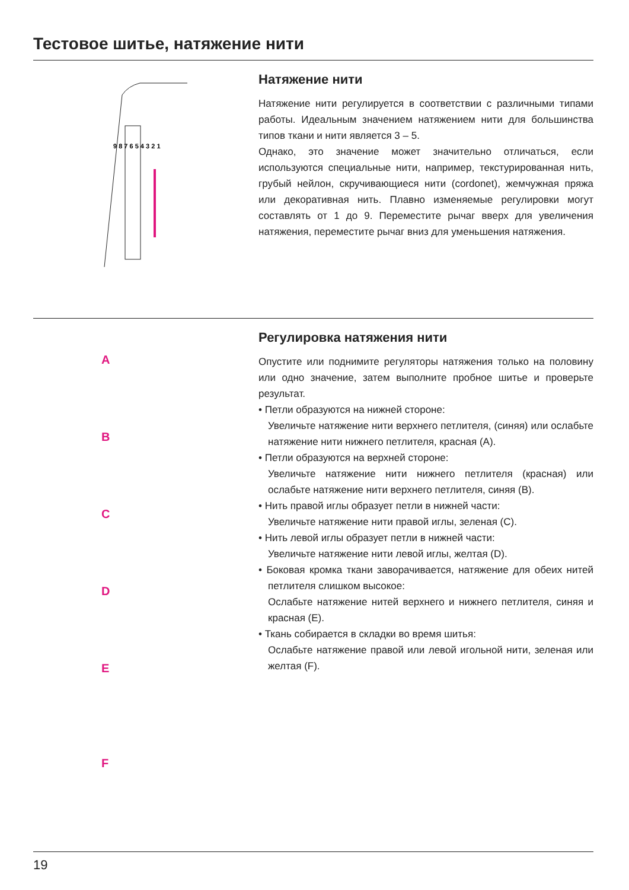Тестовое шитье, натяжение нити
9 8 7 6 5 4 3 2 1
Натяжение нити
Натяжение нити регулируется в соответствии с различными типами работы. Идеальным значением натяжением нити для большинства типов ткани и нити является 3 – 5.
Однако, это значение может значительно отличаться, если используются специальные нити, например, текстурированная нить, грубый нейлон, скручивающиеся нити (cordonet), жемчужная пряжа или декоративная нить. Плавно изменяемые регулировки могут составлять от 1 до 9. Переместите рычаг вверх для увеличения натяжения, переместите рычаг вниз для уменьшения натяжения.
A
B
C
D
E
F
Регулировка натяжения нити
Опустите или поднимите регуляторы натяжения только на половину или одно значение, затем выполните пробное шитье и проверьте результат.
• Петли образуются на нижней стороне:
Увеличьте натяжение нити верхнего петлителя, (синяя) или ослабьте натяжение нити нижнего петлителя, красная (A).
• Петли образуются на верхней стороне:
Увеличьте натяжение нити нижнего петлителя (красная) или ослабьте натяжение нити верхнего петлителя, синяя (B).
• Нить правой иглы образует петли в нижней части:
Увеличьте натяжение нити правой иглы, зеленая (C).
• Нить левой иглы образует петли в нижней части:
Увеличьте натяжение нити левой иглы, желтая (D).
• Боковая кромка ткани заворачивается, натяжение для обеих нитей петлителя слишком высокое:
Ослабьте натяжение нитей верхнего и нижнего петлителя, синяя и красная (E).
• Ткань собирается в складки во время шитья:
Ослабьте натяжение правой или левой игольной нити, зеленая или желтая (F).
19